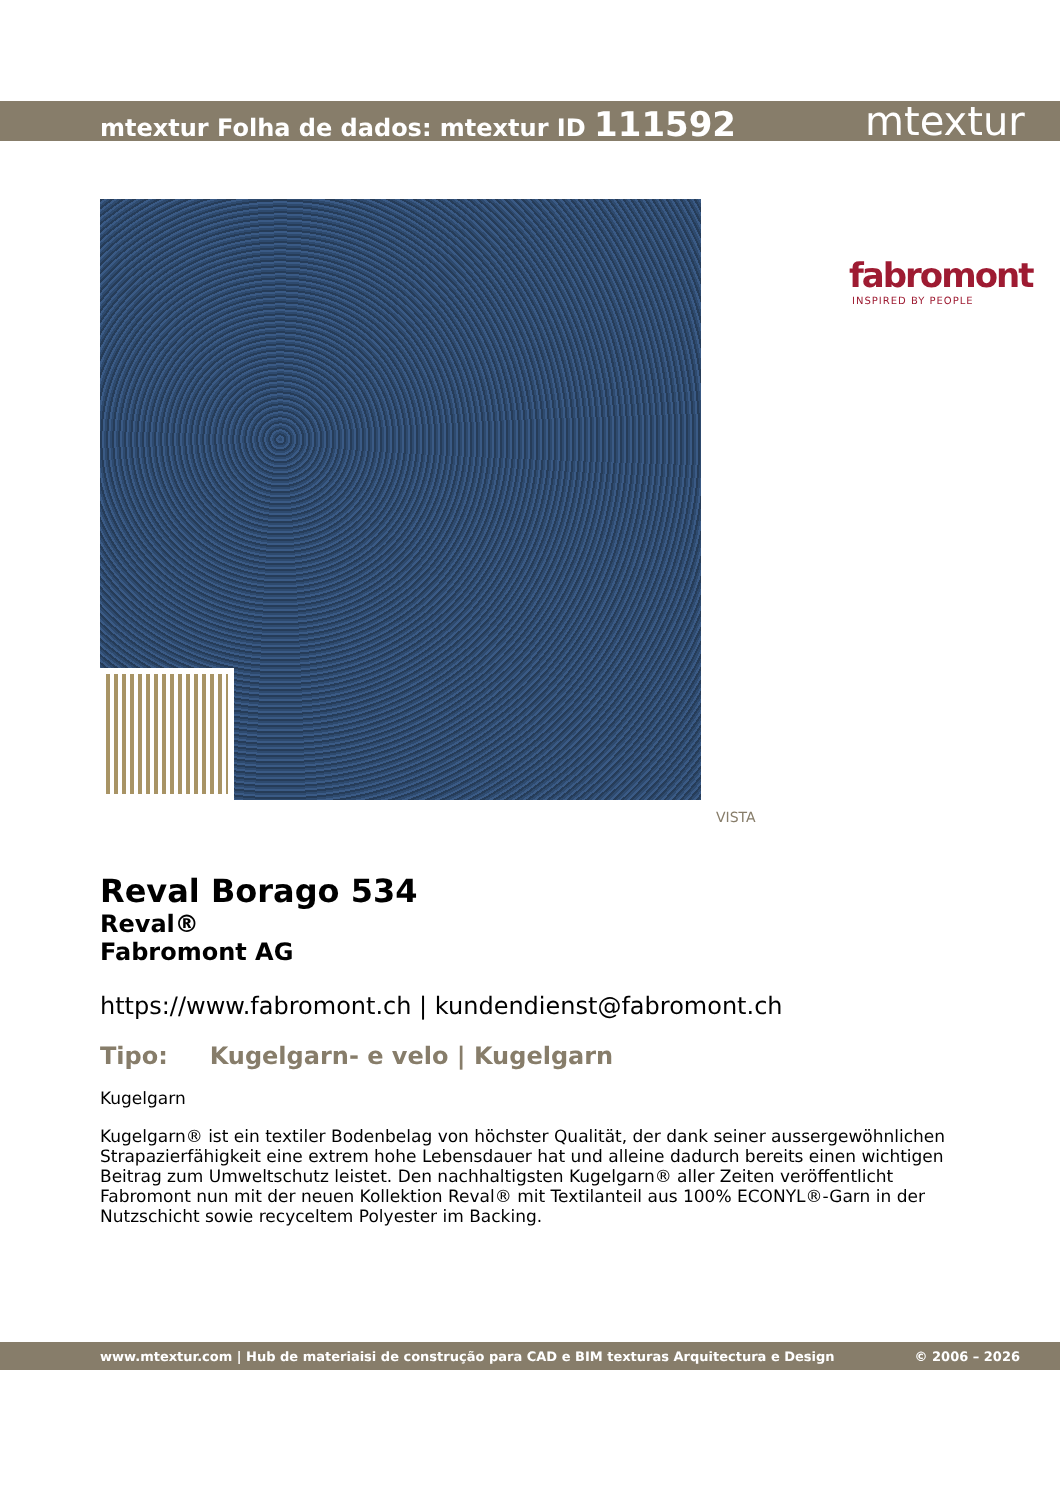mtextur Folha de dados: mtextur ID 111592
mtextur
fabromont
INSPIRED BY PEOPLE
VISTA
Reval Borago 534
Reval®
Fabromont AG
https://www.fabromont.ch | kundendienst@fabromont.ch
Tipo: Kugelgarn- e velo | Kugelgarn
Kugelgarn
Kugelgarn® ist ein textiler Bodenbelag von höchster Qualität, der dank seiner aussergewöhnlichen Strapazierfähigkeit eine extrem hohe Lebensdauer hat und alleine dadurch bereits einen wichtigen Beitrag zum Umweltschutz leistet. Den nachhaltigsten Kugelgarn® aller Zeiten veröffentlicht Fabromont nun mit der neuen Kollektion Reval® mit Textilanteil aus 100% ECONYL®-Garn in der Nutzschicht sowie recyceltem Polyester im Backing.
www.mtextur.com | Hub de materiaisi de construção para CAD e BIM texturas Arquitectura e Design © 2006 – 2026